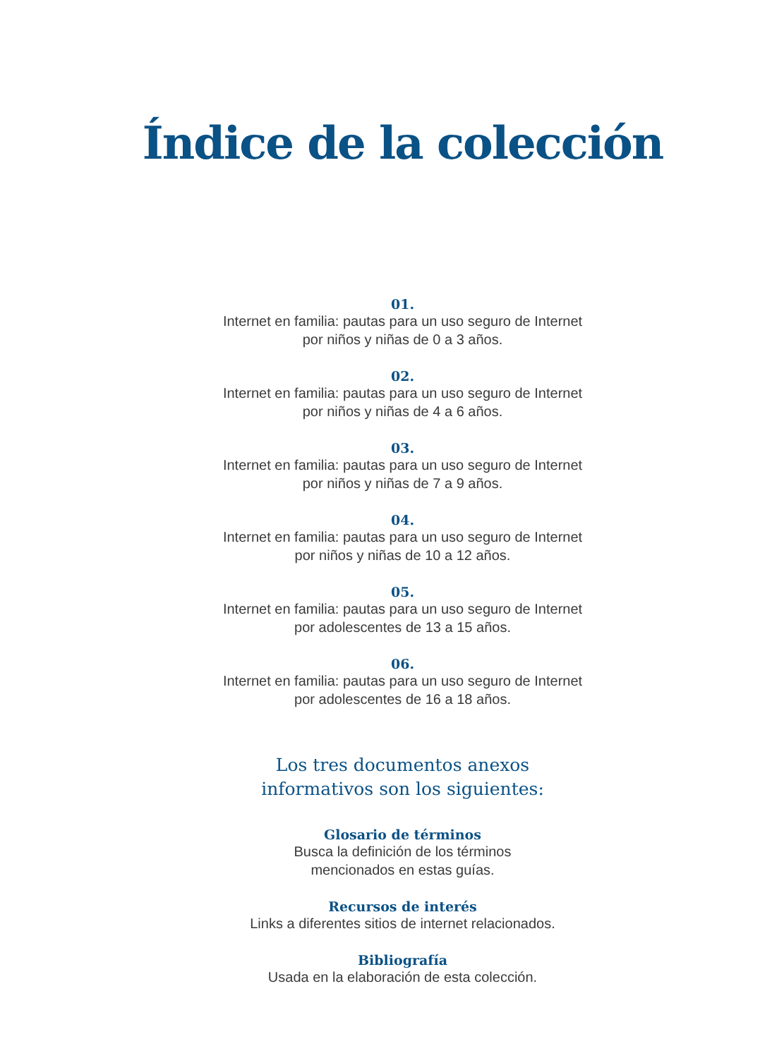Índice de la colección
01.
Internet en familia: pautas para un uso seguro de Internet
por niños y niñas de 0 a 3 años.
02.
Internet en familia: pautas para un uso seguro de Internet
por niños y niñas de 4 a 6 años.
03.
Internet en familia: pautas para un uso seguro de Internet
por niños y niñas de 7 a 9 años.
04.
Internet en familia: pautas para un uso seguro de Internet
por niños y niñas de 10 a 12 años.
05.
Internet en familia: pautas para un uso seguro de Internet
por adolescentes de 13 a 15 años.
06.
Internet en familia: pautas para un uso seguro de Internet
por adolescentes de 16 a 18 años.
Los tres documentos anexos
informativos son los siguientes:
Glosario de términos
Busca la definición de los términos
mencionados en estas guías.
Recursos de interés
Links a diferentes sitios de internet relacionados.
Bibliografía
Usada en la elaboración de esta colección.